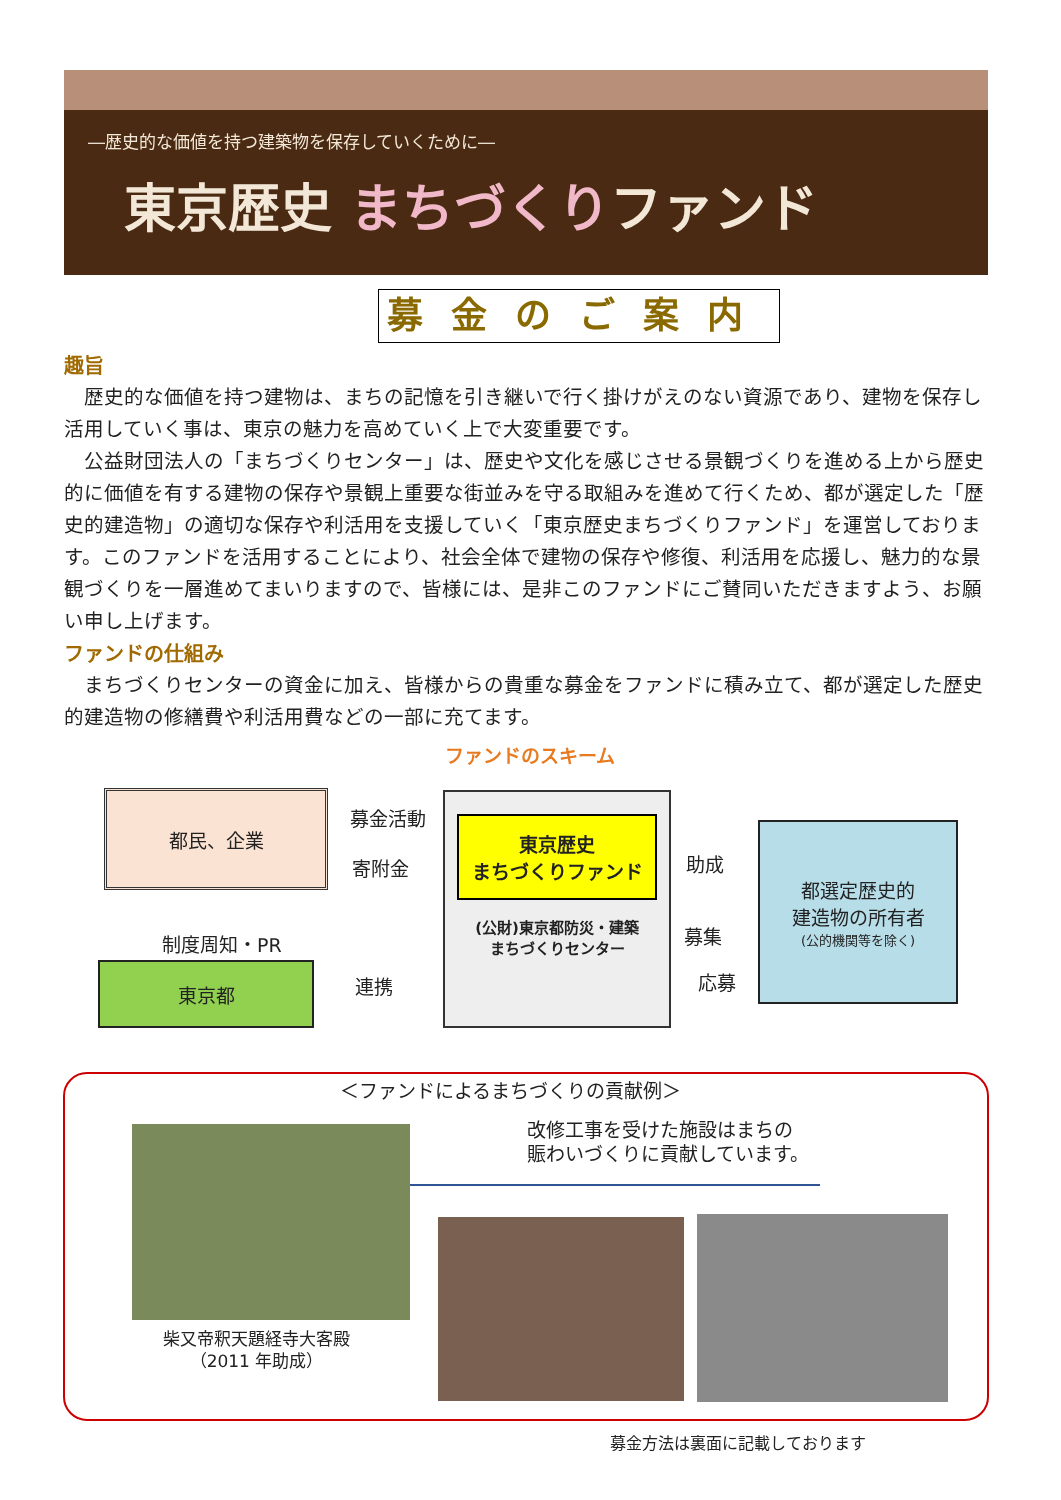―歴史的な価値を持つ建築物を保存していくために―
東京歴史 まちづくりファンド
募金のご案内
趣旨
歴史的な価値を持つ建物は、まちの記憶を引き継いで行く掛けがえのない資源であり、建物を保存し活用していく事は、東京の魅力を高めていく上で大変重要です。
公益財団法人の「まちづくりセンター」は、歴史や文化を感じさせる景観づくりを進める上から歴史的に価値を有する建物の保存や景観上重要な街並みを守る取組みを進めて行くため、都が選定した「歴史的建造物」の適切な保存や利活用を支援していく「東京歴史まちづくりファンド」を運営しております。このファンドを活用することにより、社会全体で建物の保存や修復、利活用を応援し、魅力的な景観づくりを一層進めてまいりますので、皆様には、是非このファンドにご賛同いただきますよう、お願い申し上げます。
ファンドの仕組み
まちづくりセンターの資金に加え、皆様からの貴重な募金をファンドに積み立て、都が選定した歴史的建造物の修繕費や利活用費などの一部に充てます。
ファンドのスキーム
都民、企業
募金活動
寄附金
制度周知・PR
東京都
連携
東京歴史
まちづくりファンド
(公財)東京都防災・建築
まちづくりセンター
助成
募集
応募
都選定歴史的
建造物の所有者
(公的機関等を除く)
＜ファンドによるまちづくりの貢献例＞
改修工事を受けた施設はまちの
賑わいづくりに貢献しています。
柴又帝釈天題経寺大客殿
（2011 年助成）
募金方法は裏面に記載しております